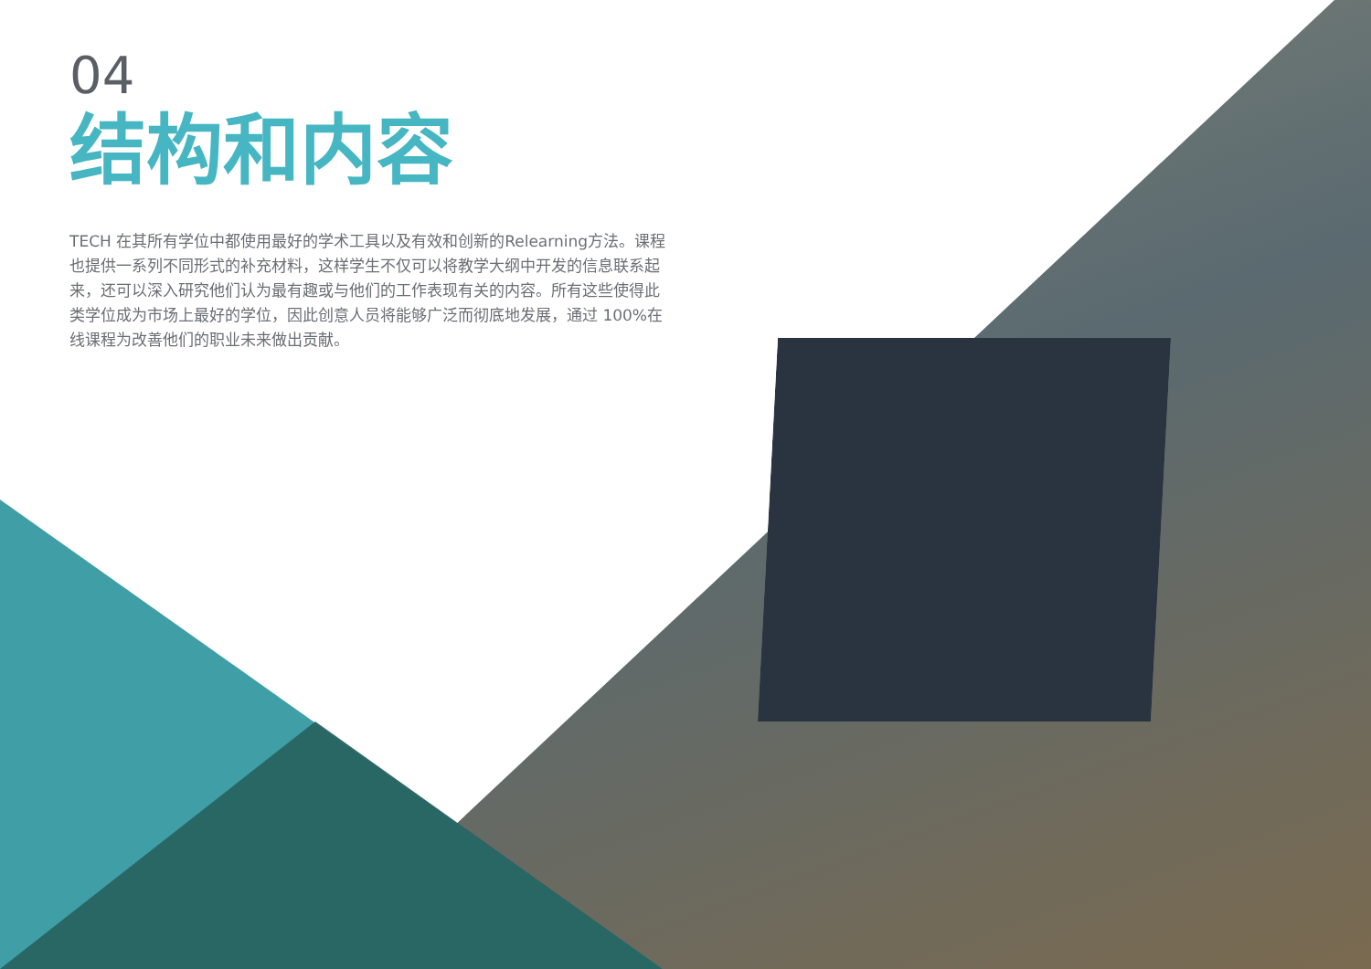04
结构和内容
TECH 在其所有学位中都使用最好的学术工具以及有效和创新的Relearning方法。课程也提供一系列不同形式的补充材料，这样学生不仅可以将教学大纲中开发的信息联系起来，还可以深入研究他们认为最有趣或与他们的工作表现有关的内容。所有这些使得此类学位成为市场上最好的学位，因此创意人员将能够广泛而彻底地发展，通过 100%在线课程为改善他们的职业未来做出贡献。